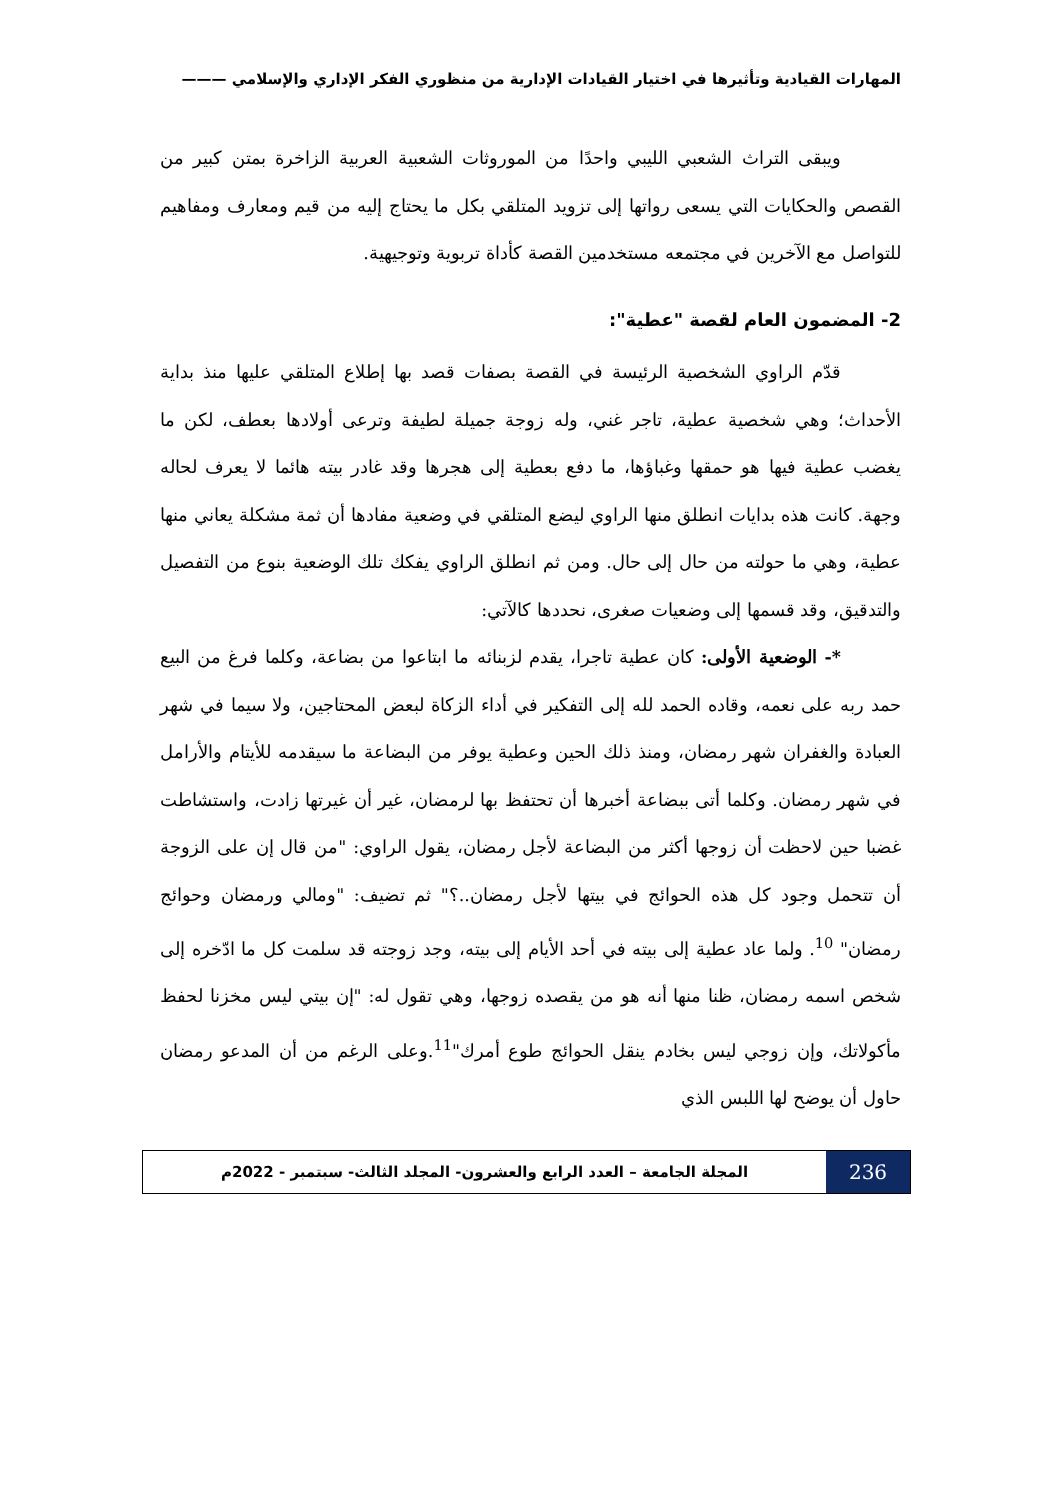المهارات القيادية وتأثيرها في اختيار القيادات الإدارية من منظوري الفكر الإداري والإسلامي ———
ويبقى التراث الشعبي الليبي واحدًا من الموروثات الشعبية العربية الزاخرة بمتن كبير من القصص والحكايات التي يسعى رواتها إلى تزويد المتلقي بكل ما يحتاج إليه من قيم ومعارف ومفاهيم للتواصل مع الآخرين في مجتمعه مستخدمين القصة كأداة تربوية وتوجيهية.
2- المضمون العام لقصة "عطية":
قدّم الراوي الشخصية الرئيسة في القصة بصفات قصد بها إطلاع المتلقي عليها منذ بداية الأحداث؛ وهي شخصية عطية، تاجر غني، وله زوجة جميلة لطيفة وترعى أولادها بعطف، لكن ما يغضب عطية فيها هو حمقها وغباؤها، ما دفع بعطية إلى هجرها وقد غادر بيته هائما لا يعرف لحاله وجهة. كانت هذه بدايات انطلق منها الراوي ليضع المتلقي في وضعية مفادها أن ثمة مشكلة يعاني منها عطية، وهي ما حولته من حال إلى حال. ومن ثم انطلق الراوي يفكك تلك الوضعية بنوع من التفصيل والتدقيق، وقد قسمها إلى وضعيات صغرى، نحددها كالآتي:
*- الوضعية الأولى: كان عطية تاجرا، يقدم لزبنائه ما ابتاعوا من بضاعة، وكلما فرغ من البيع حمد ربه على نعمه، وقاده الحمد لله إلى التفكير في أداء الزكاة لبعض المحتاجين، ولا سيما في شهر العبادة والغفران شهر رمضان، ومنذ ذلك الحين وعطية يوفر من البضاعة ما سيقدمه للأيتام والأرامل في شهر رمضان. وكلما أتى ببضاعة أخبرها أن تحتفظ بها لرمضان، غير أن غيرتها زادت، واستشاطت غضبا حين لاحظت أن زوجها أكثر من البضاعة لأجل رمضان، يقول الراوي: "من قال إن على الزوجة أن تتحمل وجود كل هذه الحوائج في بيتها لأجل رمضان..؟" ثم تضيف: "ومالي ورمضان وحوائج رمضان" <sup>10</sup>. ولما عاد عطية إلى بيته في أحد الأيام إلى بيته، وجد زوجته قد سلمت كل ما ادّخره إلى شخص اسمه رمضان، ظنا منها أنه هو من يقصده زوجها، وهي تقول له: "إن بيتي ليس مخزنا لحفظ مأكولاتك، وإن زوجي ليس بخادم ينقل الحوائج طوع أمرك"<sup>11</sup>.وعلى الرغم من أن المدعو رمضان حاول أن يوضح لها اللبس الذي
236
المجلة الجامعة – العدد الرابع والعشرون- المجلد الثالث- سبتمبر - 2022م